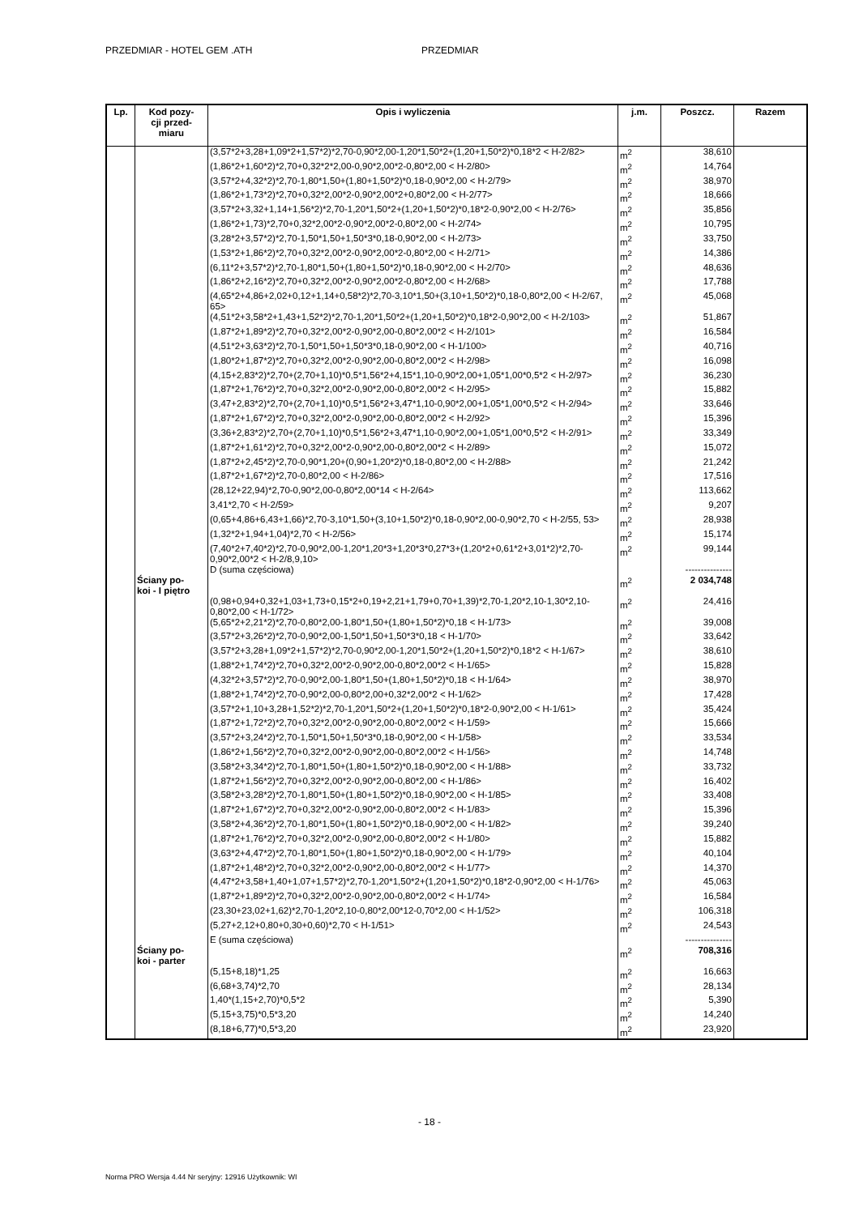PRZEDMIAR - HOTEL GEM .ATH PRZEDMIAR
| Lp. | Kod pozy- cji przed- miaru | Opis i wyliczenia | j.m. | Poszcz. | Razem |
| --- | --- | --- | --- | --- | --- |
| | | (3,57*2+3,28+1,09*2+1,57*2)*2,70-0,90*2,00-1,20*1,50*2+(1,20+1,50*2)*0,18*2 < H-2/82> | m<sup>2</sup> | 38,610 | |
| | | (1,86*2+1,60*2)*2,70+0,32*2*2,00-0,90*2,00*2-0,80*2,00 < H-2/80> | m<sup>2</sup> | 14,764 | |
| | | (3,57*2+4,32*2)*2,70-1,80*1,50+(1,80+1,50*2)*0,18-0,90*2,00 < H-2/79> | m<sup>2</sup> | 38,970 | |
| | | (1,86*2+1,73*2)*2,70+0,32*2,00*2-0,90*2,00*2+0,80*2,00 < H-2/77> | m<sup>2</sup> | 18,666 | |
| | | (3,57*2+3,32+1,14+1,56*2)*2,70-1,20*1,50*2+(1,20+1,50*2)*0,18*2-0,90*2,00 < H-2/76> | m<sup>2</sup> | 35,856 | |
| | | (1,86*2+1,73)*2,70+0,32*2,00*2-0,90*2,00*2-0,80*2,00 < H-2/74> | m<sup>2</sup> | 10,795 | |
| | | (3,28*2+3,57*2)*2,70-1,50*1,50+1,50*3*0,18-0,90*2,00 < H-2/73> | m<sup>2</sup> | 33,750 | |
| | | (1,53*2+1,86*2)*2,70+0,32*2,00*2-0,90*2,00*2-0,80*2,00 < H-2/71> | m<sup>2</sup> | 14,386 | |
| | | (6,11*2+3,57*2)*2,70-1,80*1,50+(1,80+1,50*2)*0,18-0,90*2,00 < H-2/70> | m<sup>2</sup> | 48,636 | |
| | | (1,86*2+2,16*2)*2,70+0,32*2,00*2-0,90*2,00*2-0,80*2,00 < H-2/68> | m<sup>2</sup> | 17,788 | |
| | | (4,65*2+4,86+2,02+0,12+1,14+0,58*2)*2,70-3,10*1,50+(3,10+1,50*2)*0,18-0,80*2,00 < H-2/67, 65> | m<sup>2</sup> | 45,068 | |
| | | (4,51*2+3,58*2+1,43+1,52*2)*2,70-1,20*1,50*2+(1,20+1,50*2)*0,18*2-0,90*2,00 < H-2/103> | m<sup>2</sup> | 51,867 | |
| | | (1,87*2+1,89*2)*2,70+0,32*2,00*2-0,90*2,00-0,80*2,00*2 < H-2/101> | m<sup>2</sup> | 16,584 | |
| | | (4,51*2+3,63*2)*2,70-1,50*1,50+1,50*3*0,18-0,90*2,00 < H-1/100> | m<sup>2</sup> | 40,716 | |
| | | (1,80*2+1,87*2)*2,70+0,32*2,00*2-0,90*2,00-0,80*2,00*2 < H-2/98> | m<sup>2</sup> | 16,098 | |
| | | (4,15+2,83*2)*2,70+(2,70+1,10)*0,5*1,56*2+4,15*1,10-0,90*2,00+1,05*1,00*0,5*2 < H-2/97> | m<sup>2</sup> | 36,230 | |
| | | (1,87*2+1,76*2)*2,70+0,32*2,00*2-0,90*2,00-0,80*2,00*2 < H-2/95> | m<sup>2</sup> | 15,882 | |
| | | (3,47+2,83*2)*2,70+(2,70+1,10)*0,5*1,56*2+3,47*1,10-0,90*2,00+1,05*1,00*0,5*2 < H-2/94> | m<sup>2</sup> | 33,646 | |
| | | (1,87*2+1,67*2)*2,70+0,32*2,00*2-0,90*2,00-0,80*2,00*2 < H-2/92> | m<sup>2</sup> | 15,396 | |
| | | (3,36+2,83*2)*2,70+(2,70+1,10)*0,5*1,56*2+3,47*1,10-0,90*2,00+1,05*1,00*0,5*2 < H-2/91> | m<sup>2</sup> | 33,349 | |
| | | (1,87*2+1,61*2)*2,70+0,32*2,00*2-0,90*2,00-0,80*2,00*2 < H-2/89> | m<sup>2</sup> | 15,072 | |
| | | (1,87*2+2,45*2)*2,70-0,90*1,20+(0,90+1,20*2)*0,18-0,80*2,00 < H-2/88> | m<sup>2</sup> | 21,242 | |
| | | (1,87*2+1,67*2)*2,70-0,80*2,00 < H-2/86> | m<sup>2</sup> | 17,516 | |
| | | (28,12+22,94)*2,70-0,90*2,00-0,80*2,00*14 < H-2/64> | m<sup>2</sup> | 113,662 | |
| | | 3,41*2,70 < H-2/59> | m<sup>2</sup> | 9,207 | |
| | | (0,65+4,86+6,43+1,66)*2,70-3,10*1,50+(3,10+1,50*2)*0,18-0,90*2,00-0,90*2,70 < H-2/55, 53> | m<sup>2</sup> | 28,938 | |
| | | (1,32*2+1,94+1,04)*2,70 < H-2/56> | m<sup>2</sup> | 15,174 | |
| | | (7,40*2+7,40*2)*2,70-0,90*2,00-1,20*1,20*3+1,20*3*0,27*3+(1,20*2+0,61*2+3,01*2)*2,70-0,90*2,00*2 < H-2/8,9,10> | m<sup>2</sup> | 99,144 | |
| | | D (suma częściowa) | | --------------- | |
| | Ściany po- koi - I piętro | | m<sup>2</sup> | 2 034,748 | |
| | | (0,98+0,94+0,32+1,03+1,73+0,15*2+0,19+2,21+1,79+0,70+1,39)*2,70-1,20*2,10-1,30*2,10-0,80*2,00 < H-1/72> | m<sup>2</sup> | 24,416 | |
| | | (5,65*2+2,21*2)*2,70-0,80*2,00-1,80*1,50+(1,80+1,50*2)*0,18 < H-1/73> | m<sup>2</sup> | 39,008 | |
| | | (3,57*2+3,26*2)*2,70-0,90*2,00-1,50*1,50+1,50*3*0,18 < H-1/70> | m<sup>2</sup> | 33,642 | |
| | | (3,57*2+3,28+1,09*2+1,57*2)*2,70-0,90*2,00-1,20*1,50*2+(1,20+1,50*2)*0,18*2 < H-1/67> | m<sup>2</sup> | 38,610 | |
| | | (1,88*2+1,74*2)*2,70+0,32*2,00*2-0,90*2,00-0,80*2,00*2 < H-1/65> | m<sup>2</sup> | 15,828 | |
| | | (4,32*2+3,57*2)*2,70-0,90*2,00-1,80*1,50+(1,80+1,50*2)*0,18 < H-1/64> | m<sup>2</sup> | 38,970 | |
| | | (1,88*2+1,74*2)*2,70-0,90*2,00-0,80*2,00+0,32*2,00*2 < H-1/62> | m<sup>2</sup> | 17,428 | |
| | | (3,57*2+1,10+3,28+1,52*2)*2,70-1,20*1,50*2+(1,20+1,50*2)*0,18*2-0,90*2,00 < H-1/61> | m<sup>2</sup> | 35,424 | |
| | | (1,87*2+1,72*2)*2,70+0,32*2,00*2-0,90*2,00-0,80*2,00*2 < H-1/59> | m<sup>2</sup> | 15,666 | |
| | | (3,57*2+3,24*2)*2,70-1,50*1,50+1,50*3*0,18-0,90*2,00 < H-1/58> | m<sup>2</sup> | 33,534 | |
| | | (1,86*2+1,56*2)*2,70+0,32*2,00*2-0,90*2,00-0,80*2,00*2 < H-1/56> | m<sup>2</sup> | 14,748 | |
| | | (3,58*2+3,34*2)*2,70-1,80*1,50+(1,80+1,50*2)*0,18-0,90*2,00 < H-1/88> | m<sup>2</sup> | 33,732 | |
| | | (1,87*2+1,56*2)*2,70+0,32*2,00*2-0,90*2,00-0,80*2,00 < H-1/86> | m<sup>2</sup> | 16,402 | |
| | | (3,58*2+3,28*2)*2,70-1,80*1,50+(1,80+1,50*2)*0,18-0,90*2,00 < H-1/85> | m<sup>2</sup> | 33,408 | |
| | | (1,87*2+1,67*2)*2,70+0,32*2,00*2-0,90*2,00-0,80*2,00*2 < H-1/83> | m<sup>2</sup> | 15,396 | |
| | | (3,58*2+4,36*2)*2,70-1,80*1,50+(1,80+1,50*2)*0,18-0,90*2,00 < H-1/82> | m<sup>2</sup> | 39,240 | |
| | | (1,87*2+1,76*2)*2,70+0,32*2,00*2-0,90*2,00-0,80*2,00*2 < H-1/80> | m<sup>2</sup> | 15,882 | |
| | | (3,63*2+4,47*2)*2,70-1,80*1,50+(1,80+1,50*2)*0,18-0,90*2,00 < H-1/79> | m<sup>2</sup> | 40,104 | |
| | | (1,87*2+1,48*2)*2,70+0,32*2,00*2-0,90*2,00-0,80*2,00*2 < H-1/77> | m<sup>2</sup> | 14,370 | |
| | | (4,47*2+3,58+1,40+1,07+1,57*2)*2,70-1,20*1,50*2+(1,20+1,50*2)*0,18*2-0,90*2,00 < H-1/76> | m<sup>2</sup> | 45,063 | |
| | | (1,87*2+1,89*2)*2,70+0,32*2,00*2-0,90*2,00-0,80*2,00*2 < H-1/74> | m<sup>2</sup> | 16,584 | |
| | | (23,30+23,02+1,62)*2,70-1,20*2,10-0,80*2,00*12-0,70*2,00 < H-1/52> | m<sup>2</sup> | 106,318 | |
| | | (5,27+2,12+0,80+0,30+0,60)*2,70 < H-1/51> | m<sup>2</sup> | 24,543 | |
| | | E (suma częściowa) | | --------------- | |
| | Ściany po- koi - parter | | m<sup>2</sup> | 708,316 | |
| | | (5,15+8,18)*1,25 | m<sup>2</sup> | 16,663 | |
| | | (6,68+3,74)*2,70 | m<sup>2</sup> | 28,134 | |
| | | 1,40*(1,15+2,70)*0,5*2 | m<sup>2</sup> | 5,390 | |
| | | (5,15+3,75)*0,5*3,20 | m<sup>2</sup> | 14,240 | |
| | | (8,18+6,77)*0,5*3,20 | m<sup>2</sup> | 23,920 | |
- 18 -
Norma PRO Wersja 4.44 Nr seryjny: 12916 Użytkownik: WI